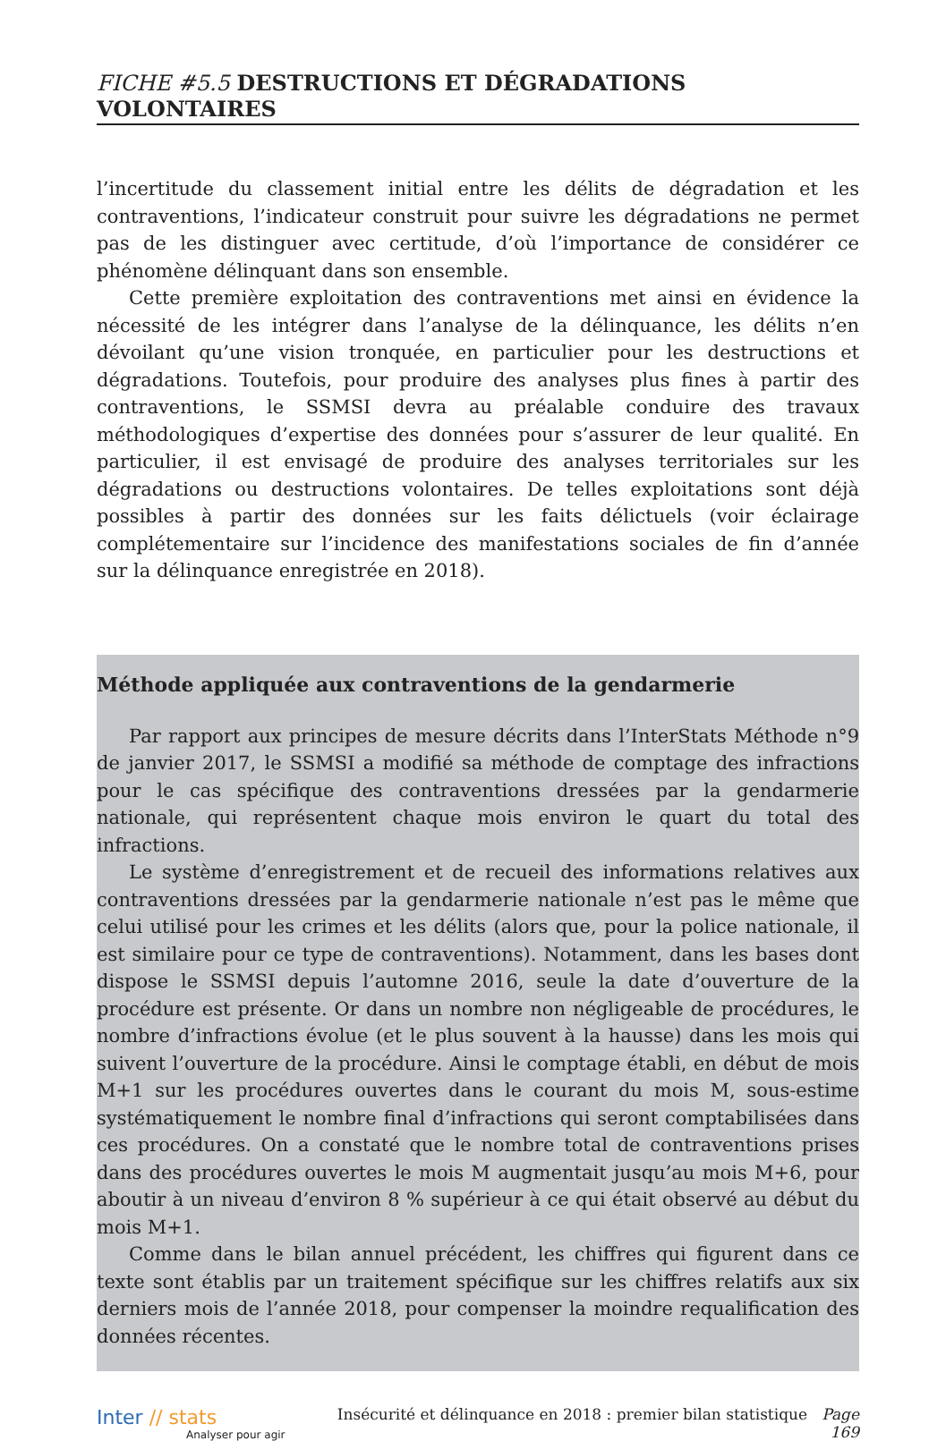FICHE #5.5 DESTRUCTIONS ET DÉGRADATIONS VOLONTAIRES
l’incertitude du classement initial entre les délits de dégradation et les contraventions, l’indicateur construit pour suivre les dégradations ne permet pas de les distinguer avec certitude, d’où l’importance de considérer ce phénomène délinquant dans son ensemble.
Cette première exploitation des contraventions met ainsi en évidence la nécessité de les intégrer dans l’analyse de la délinquance, les délits n’en dévoilant qu’une vision tronquée, en particulier pour les destructions et dégradations. Toutefois, pour produire des analyses plus fines à partir des contraventions, le SSMSI devra au préalable conduire des travaux méthodologiques d’expertise des données pour s’assurer de leur qualité. En particulier, il est envisagé de produire des analyses territoriales sur les dégradations ou destructions volontaires. De telles exploitations sont déjà possibles à partir des données sur les faits délictuels (voir éclairage complétementaire sur l’incidence des manifestations sociales de fin d’année sur la délinquance enregistrée en 2018).
Méthode appliquée aux contraventions de la gendarmerie
Par rapport aux principes de mesure décrits dans l’InterStats Méthode n°9 de janvier 2017, le SSMSI a modifié sa méthode de comptage des infractions pour le cas spécifique des contraventions dressées par la gendarmerie nationale, qui représentent chaque mois environ le quart du total des infractions.
Le système d’enregistrement et de recueil des informations relatives aux contraventions dressées par la gendarmerie nationale n’est pas le même que celui utilisé pour les crimes et les délits (alors que, pour la police nationale, il est similaire pour ce type de contraventions). Notamment, dans les bases dont dispose le SSMSI depuis l’automne 2016, seule la date d’ouverture de la procédure est présente. Or dans un nombre non négligeable de procédures, le nombre d’infractions évolue (et le plus souvent à la hausse) dans les mois qui suivent l’ouverture de la procédure. Ainsi le comptage établi, en début de mois M+1 sur les procédures ouvertes dans le courant du mois M, sous-estime systématiquement le nombre final d’infractions qui seront comptabilisées dans ces procédures. On a constaté que le nombre total de contraventions prises dans des procédures ouvertes le mois M augmentait jusqu’au mois M+6, pour aboutir à un niveau d’environ 8 % supérieur à ce qui était observé au début du mois M+1.
Comme dans le bilan annuel précédent, les chiffres qui figurent dans ce texte sont établis par un traitement spécifique sur les chiffres relatifs aux six derniers mois de l’année 2018, pour compenser la moindre requalification des données récentes.
Inter // stats
Analyser pour agir
Insécurité et délinquance en 2018 : premier bilan statistique Page 169